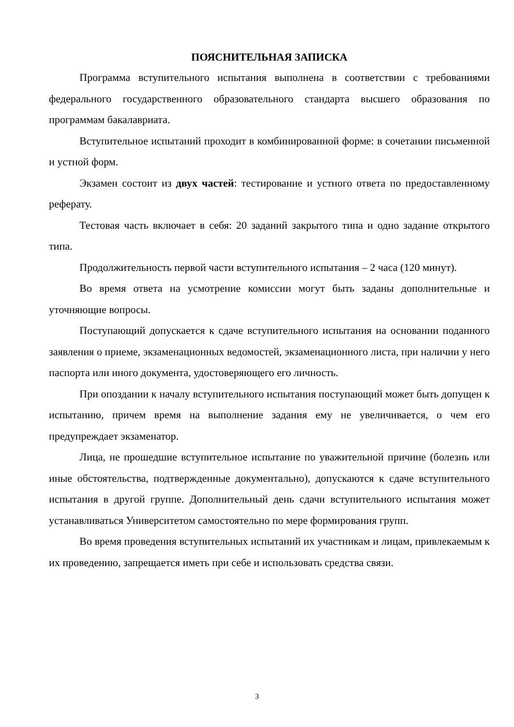ПОЯСНИТЕЛЬНАЯ ЗАПИСКА
Программа вступительного испытания выполнена в соответствии с требованиями федерального государственного образовательного стандарта высшего образования по программам бакалавриата.
Вступительное испытаний проходит в комбинированной форме: в сочетании письменной и устной форм.
Экзамен состоит из двух частей: тестирование и устного ответа по предоставленному реферату.
Тестовая часть включает в себя: 20 заданий закрытого типа и одно задание открытого типа.
Продолжительность первой части вступительного испытания – 2 часа (120 минут).
Во время ответа на усмотрение комиссии могут быть заданы дополнительные и уточняющие вопросы.
Поступающий допускается к сдаче вступительного испытания на основании поданного заявления о приеме, экзаменационных ведомостей, экзаменационного листа, при наличии у него паспорта или иного документа, удостоверяющего его личность.
При опоздании к началу вступительного испытания поступающий может быть допущен к испытанию, причем время на выполнение задания ему не увеличивается, о чем его предупреждает экзаменатор.
Лица, не прошедшие вступительное испытание по уважительной причине (болезнь или иные обстоятельства, подтвержденные документально), допускаются к сдаче вступительного испытания в другой группе. Дополнительный день сдачи вступительного испытания может устанавливаться Университетом самостоятельно по мере формирования групп.
Во время проведения вступительных испытаний их участникам и лицам, привлекаемым к их проведению, запрещается иметь при себе и использовать средства связи.
3